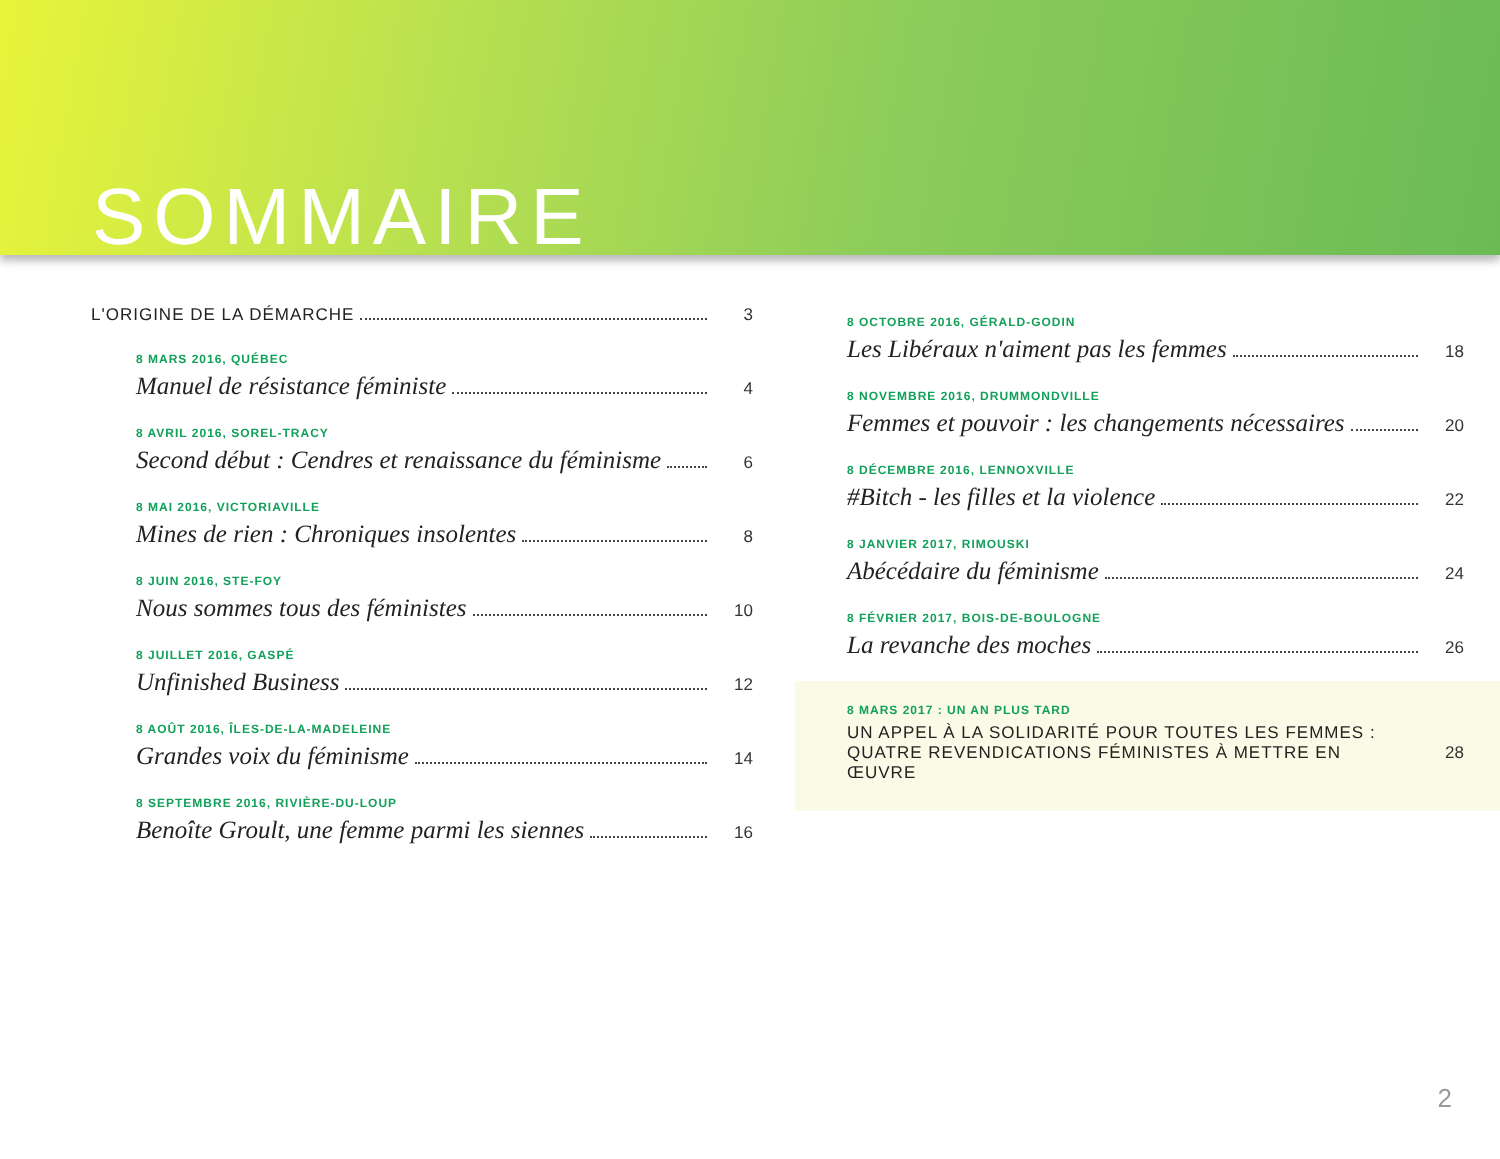SOMMAIRE
L'ORIGINE DE LA DÉMARCHE 3
8 MARS 2016, QUÉBEC
Manuel de résistance féministe 4
8 AVRIL 2016, SOREL-TRACY
Second début : Cendres et renaissance du féminisme 6
8 MAI 2016, VICTORIAVILLE
Mines de rien : Chroniques insolentes 8
8 JUIN 2016, STE-FOY
Nous sommes tous des féministes 10
8 JUILLET 2016, GASPÉ
Unfinished Business 12
8 AOÛT 2016, ÎLES-DE-LA-MADELEINE
Grandes voix du féminisme 14
8 SEPTEMBRE 2016, RIVIÈRE-DU-LOUP
Benoîte Groult, une femme parmi les siennes 16
8 OCTOBRE 2016, GÉRALD-GODIN
Les Libéraux n'aiment pas les femmes 18
8 NOVEMBRE 2016, DRUMMONDVILLE
Femmes et pouvoir : les changements nécessaires 20
8 DÉCEMBRE 2016, LENNOXVILLE
#Bitch - les filles et la violence 22
8 JANVIER 2017, RIMOUSKI
Abécédaire du féminisme 24
8 FÉVRIER 2017, BOIS-DE-BOULOGNE
La revanche des moches 26
8 MARS 2017 : UN AN PLUS TARD
UN APPEL À LA SOLIDARITÉ POUR TOUTES LES FEMMES :
QUATRE REVENDICATIONS FÉMINISTES À METTRE EN ŒUVRE 28
2